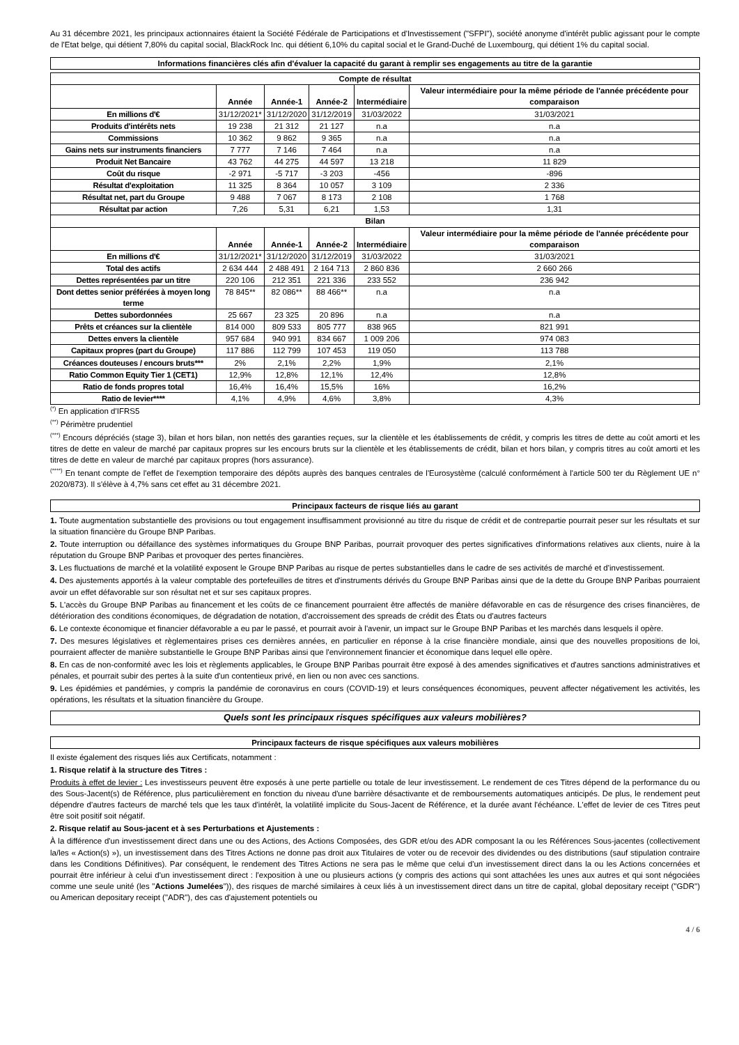Au 31 décembre 2021, les principaux actionnaires étaient la Société Fédérale de Participations et d'Investissement ("SFPI"), société anonyme d'intérêt public agissant pour le compte de l'Etat belge, qui détient 7,80% du capital social, BlackRock Inc. qui détient 6,10% du capital social et le Grand-Duché de Luxembourg, qui détient 1% du capital social.
Informations financières clés afin d'évaluer la capacité du garant à remplir ses engagements au titre de la garantie
| Compte de résultat | | | | | |
| --- | --- | --- | --- | --- | --- |
| | Année | Année-1 | Année-2 | Intermédiaire | Valeur intermédiaire pour la même période de l'année précédente pour comparaison |
| En millions d'€ | 31/12/2021* | 31/12/2020 | 31/12/2019 | 31/03/2022 | 31/03/2021 |
| Produits d'intérêts nets | 19 238 | 21 312 | 21 127 | n.a | n.a |
| Commissions | 10 362 | 9 862 | 9 365 | n.a | n.a |
| Gains nets sur instruments financiers | 7 777 | 7 146 | 7 464 | n.a | n.a |
| Produit Net Bancaire | 43 762 | 44 275 | 44 597 | 13 218 | 11 829 |
| Coût du risque | -2 971 | -5 717 | -3 203 | -456 | -896 |
| Résultat d'exploitation | 11 325 | 8 364 | 10 057 | 3 109 | 2 336 |
| Résultat net, part du Groupe | 9 488 | 7 067 | 8 173 | 2 108 | 1 768 |
| Résultat par action | 7,26 | 5,31 | 6,21 | 1,53 | 1,31 |
| Bilan | | | | | |
| | Année | Année-1 | Année-2 | Intermédiaire | Valeur intermédiaire pour la même période de l'année précédente pour comparaison |
| En millions d'€ | 31/12/2021* | 31/12/2020 | 31/12/2019 | 31/03/2022 | 31/03/2021 |
| Total des actifs | 2 634 444 | 2 488 491 | 2 164 713 | 2 860 836 | 2 660 266 |
| Dettes représentées par un titre | 220 106 | 212 351 | 221 336 | 233 552 | 236 942 |
| Dont dettes senior préférées à moyen long terme | 78 845** | 82 086** | 88 466** | n.a | n.a |
| Dettes subordonnées | 25 667 | 23 325 | 20 896 | n.a | n.a |
| Prêts et créances sur la clientèle | 814 000 | 809 533 | 805 777 | 838 965 | 821 991 |
| Dettes envers la clientèle | 957 684 | 940 991 | 834 667 | 1 009 206 | 974 083 |
| Capitaux propres (part du Groupe) | 117 886 | 112 799 | 107 453 | 119 050 | 113 788 |
| Créances douteuses / encours bruts*** | 2% | 2,1% | 2,2% | 1,9% | 2,1% |
| Ratio Common Equity Tier 1 (CET1) | 12,9% | 12,8% | 12,1% | 12,4% | 12,8% |
| Ratio de fonds propres total | 16,4% | 16,4% | 15,5% | 16% | 16,2% |
| Ratio de levier**** | 4,1% | 4,9% | 4,6% | 3,8% | 4,3% |
<sup>(*)</sup> En application d'IFRS5
<sup>(**)</sup> Périmètre prudentiel
<sup>(***)</sup> Encours dépréciés (stage 3), bilan et hors bilan, non nettés des garanties reçues, sur la clientèle et les établissements de crédit, y compris les titres de dette au coût amorti et les titres de dette en valeur de marché par capitaux propres sur les encours bruts sur la clientèle et les établissements de crédit, bilan et hors bilan, y compris titres au coût amorti et les titres de dette en valeur de marché par capitaux propres (hors assurance).
<sup>(****)</sup> En tenant compte de l'effet de l'exemption temporaire des dépôts auprès des banques centrales de l'Eurosystème (calculé conformément à l'article 500 ter du Règlement UE n° 2020/873). Il s'élève à 4,7% sans cet effet au 31 décembre 2021.
Principaux facteurs de risque liés au garant
1. Toute augmentation substantielle des provisions ou tout engagement insuffisamment provisionné au titre du risque de crédit et de contrepartie pourrait peser sur les résultats et sur la situation financière du Groupe BNP Paribas.
2. Toute interruption ou défaillance des systèmes informatiques du Groupe BNP Paribas, pourrait provoquer des pertes significatives d'informations relatives aux clients, nuire à la réputation du Groupe BNP Paribas et provoquer des pertes financières.
3. Les fluctuations de marché et la volatilité exposent le Groupe BNP Paribas au risque de pertes substantielles dans le cadre de ses activités de marché et d'investissement.
4. Des ajustements apportés à la valeur comptable des portefeuilles de titres et d'instruments dérivés du Groupe BNP Paribas ainsi que de la dette du Groupe BNP Paribas pourraient avoir un effet défavorable sur son résultat net et sur ses capitaux propres.
5. L'accès du Groupe BNP Paribas au financement et les coûts de ce financement pourraient être affectés de manière défavorable en cas de résurgence des crises financières, de détérioration des conditions économiques, de dégradation de notation, d'accroissement des spreads de crédit des États ou d'autres facteurs
6. Le contexte économique et financier défavorable a eu par le passé, et pourrait avoir à l'avenir, un impact sur le Groupe BNP Paribas et les marchés dans lesquels il opère.
7. Des mesures législatives et règlementaires prises ces dernières années, en particulier en réponse à la crise financière mondiale, ainsi que des nouvelles propositions de loi, pourraient affecter de manière substantielle le Groupe BNP Paribas ainsi que l'environnement financier et économique dans lequel elle opère.
8. En cas de non-conformité avec les lois et règlements applicables, le Groupe BNP Paribas pourrait être exposé à des amendes significatives et d'autres sanctions administratives et pénales, et pourrait subir des pertes à la suite d'un contentieux privé, en lien ou non avec ces sanctions.
9. Les épidémies et pandémies, y compris la pandémie de coronavirus en cours (COVID-19) et leurs conséquences économiques, peuvent affecter négativement les activités, les opérations, les résultats et la situation financière du Groupe.
Quels sont les principaux risques spécifiques aux valeurs mobilières?
Principaux facteurs de risque spécifiques aux valeurs mobilières
Il existe également des risques liés aux Certificats, notamment :
1. Risque relatif à la structure des Titres :
Produits à effet de levier : Les investisseurs peuvent être exposés à une perte partielle ou totale de leur investissement. Le rendement de ces Titres dépend de la performance du ou des Sous-Jacent(s) de Référence, plus particulièrement en fonction du niveau d'une barrière désactivante et de remboursements automatiques anticipés. De plus, le rendement peut dépendre d'autres facteurs de marché tels que les taux d'intérêt, la volatilité implicite du Sous-Jacent de Référence, et la durée avant l'échéance. L'effet de levier de ces Titres peut être soit positif soit négatif.
2. Risque relatif au Sous-jacent et à ses Perturbations et Ajustements :
À la différence d'un investissement direct dans une ou des Actions, des Actions Composées, des GDR et/ou des ADR composant la ou les Références Sous-jacentes (collectivement la/les « Action(s) »), un investissement dans des Titres Actions ne donne pas droit aux Titulaires de voter ou de recevoir des dividendes ou des distributions (sauf stipulation contraire dans les Conditions Définitives). Par conséquent, le rendement des Titres Actions ne sera pas le même que celui d'un investissement direct dans la ou les Actions concernées et pourrait être inférieur à celui d'un investissement direct : l'exposition à une ou plusieurs actions (y compris des actions qui sont attachées les unes aux autres et qui sont négociées comme une seule unité (les "Actions Jumelées")), des risques de marché similaires à ceux liés à un investissement direct dans un titre de capital, global depositary receipt ("GDR") ou American depositary receipt ("ADR"), des cas d'ajustement potentiels ou
4 / 6